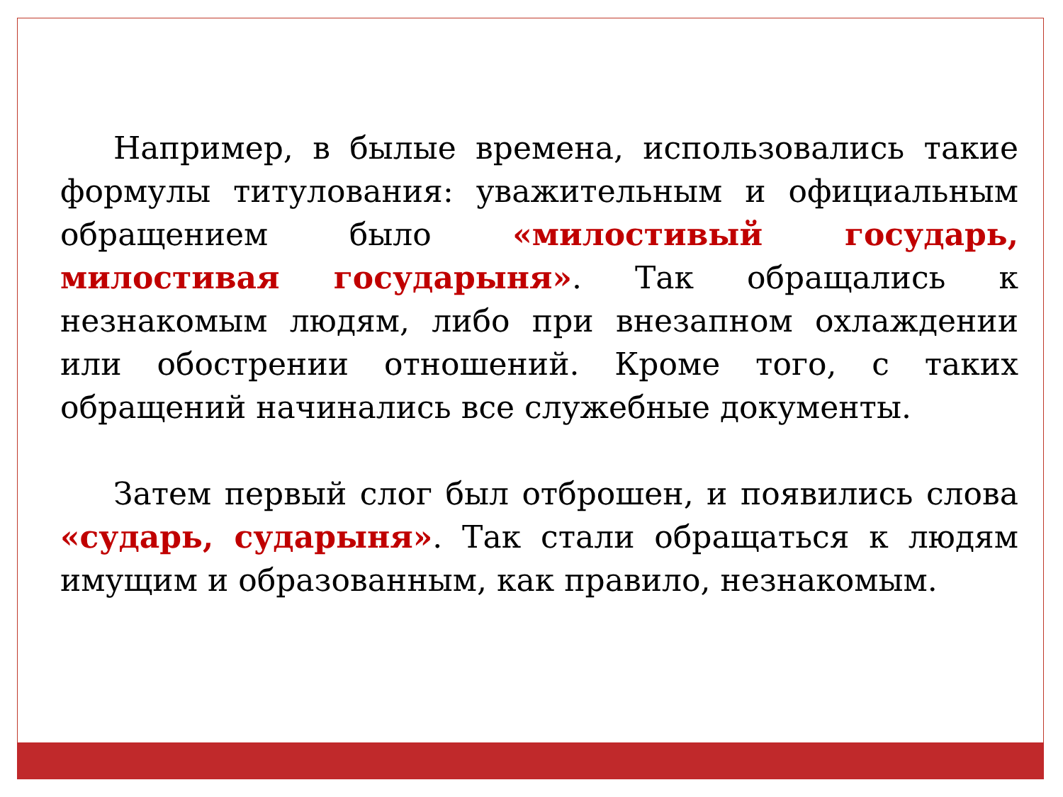Например, в былые времена, использовались такие формулы титулования: уважительным и официальным обращением было «милостивый государь, милостивая государыня». Так обращались к незнакомым людям, либо при внезапном охлаждении или обострении отношений. Кроме того, с таких обращений начинались все служебные документы.
Затем первый слог был отброшен, и появились слова «сударь, сударыня». Так стали обращаться к людям имущим и образованным, как правило, незнакомым.